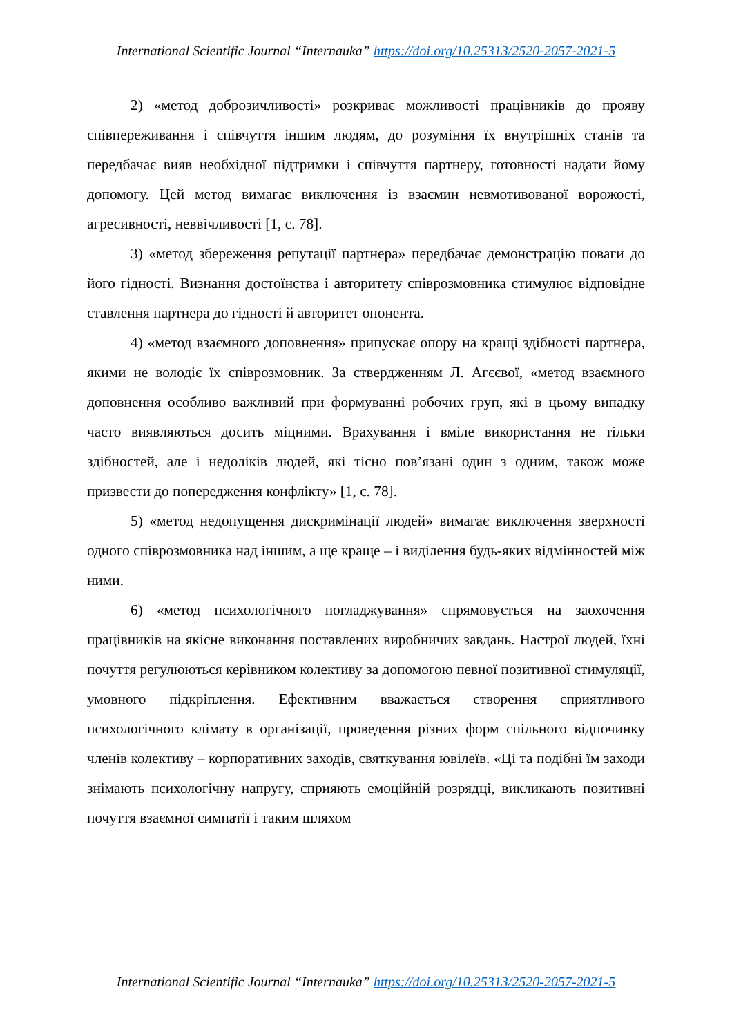International Scientific Journal “Internauka” https://doi.org/10.25313/2520-2057-2021-5
2) «метод доброзичливості» розкриває можливості працівників до прояву співпереживання і співчуття іншим людям, до розуміння їх внутрішніх станів та передбачає вияв необхідної підтримки і співчуття партнеру, готовності надати йому допомогу. Цей метод вимагає виключення із взаємин невмотивованої ворожості, агресивності, неввічливості [1, с. 78].
3) «метод збереження репутації партнера» передбачає демонстрацію поваги до його гідності. Визнання достоїнства і авторитету співрозмовника стимулює відповідне ставлення партнера до гідності й авторитет опонента.
4) «метод взаємного доповнення» припускає опору на кращі здібності партнера, якими не володіє їх співрозмовник. За ствердженням Л. Агєєвої, «метод взаємного доповнення особливо важливий при формуванні робочих груп, які в цьому випадку часто виявляються досить міцними. Врахування і вміле використання не тільки здібностей, але і недоліків людей, які тісно пов’язані один з одним, також може призвести до попередження конфлікту» [1, с. 78].
5) «метод недопущення дискримінації людей» вимагає виключення зверхності одного співрозмовника над іншим, а ще краще – і виділення будь-яких відмінностей між ними.
6) «метод психологічного погладжування» спрямовується на заохочення працівників на якісне виконання поставлених виробничих завдань. Настрої людей, їхні почуття регулюються керівником колективу за допомогою певної позитивної стимуляції, умовного підкріплення. Ефективним вважається створення сприятливого психологічного клімату в організації, проведення різних форм спільного відпочинку членів колективу – корпоративних заходів, святкування ювілеїв. «Ці та подібні їм заходи знімають психологічну напругу, сприяють емоційній розрядці, викликають позитивні почуття взаємної симпатії і таким шляхом
International Scientific Journal “Internauka” https://doi.org/10.25313/2520-2057-2021-5